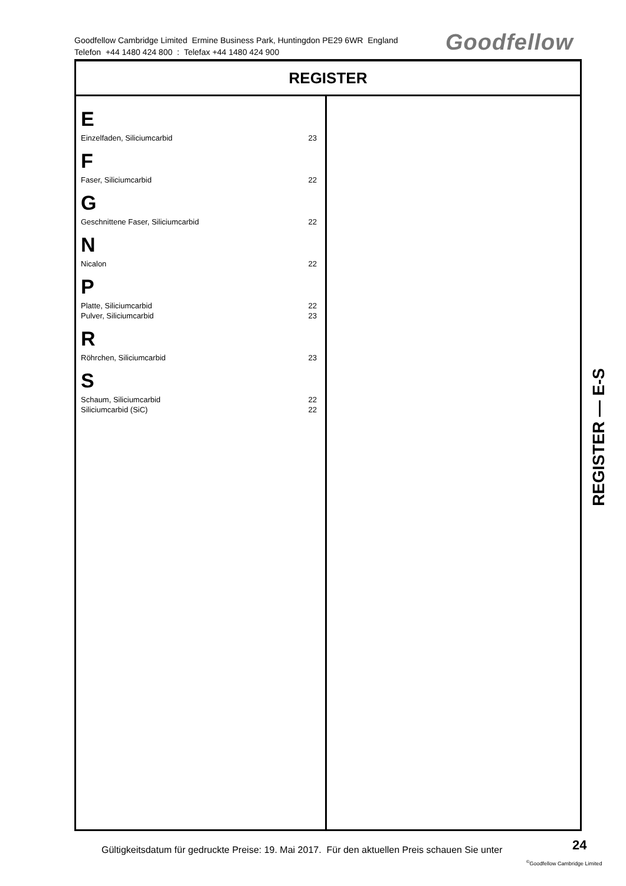Goodfellow Cambridge Limited Ermine Business Park, Huntingdon PE29 6WR England
Telefon +44 1480 424 800 : Telefax +44 1480 424 900
Goodfellow
REGISTER
E
Einzelfaden, Siliciumcarbid 23
F
Faser, Siliciumcarbid 22
G
Geschnittene Faser, Siliciumcarbid 22
N
Nicalon 22
P
Platte, Siliciumcarbid 22
Pulver, Siliciumcarbid 23
R
Röhrchen, Siliciumcarbid 23
S
Schaum, Siliciumcarbid 22
Siliciumcarbid (SiC) 22
REGISTER — E-S
Gültigkeitsdatum für gedruckte Preise: 19. Mai 2017. Für den aktuellen Preis schauen Sie unter
24
<sup>©</sup>Goodfellow Cambridge Limited